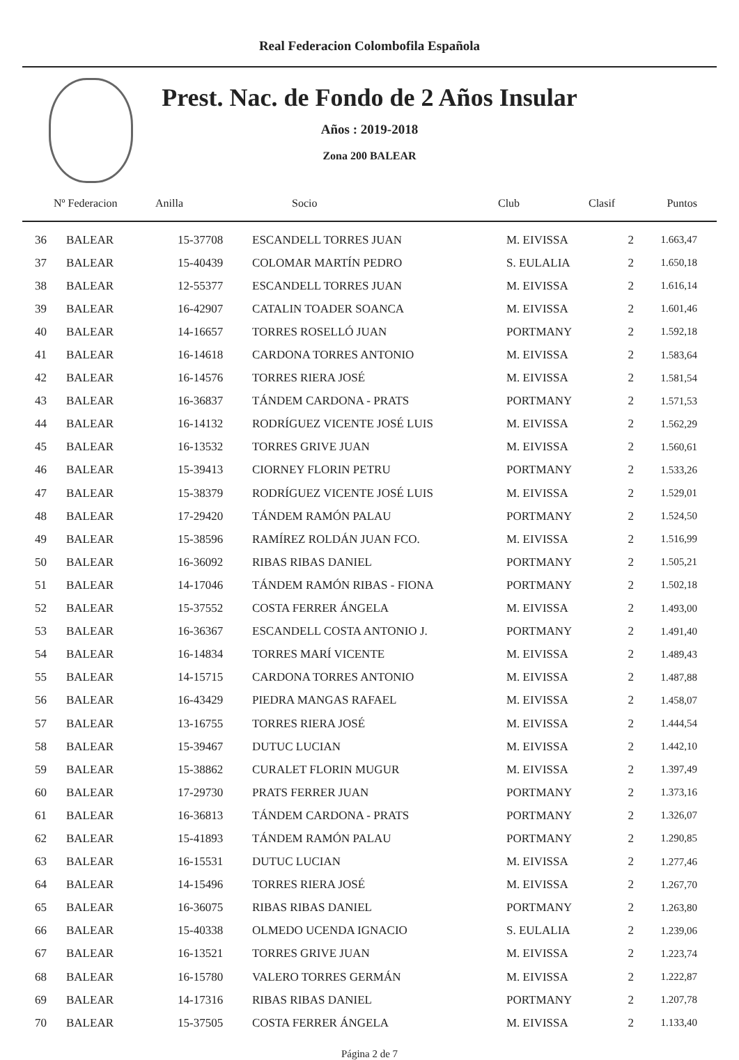Real Federacion Colombofila Española
Prest. Nac. de Fondo de 2 Años Insular
Años : 2019-2018
Zona 200 BALEAR
| Nº Federacion | Anilla | Socio | Club | Clasif | Puntos |
| --- | --- | --- | --- | --- | --- |
| 36 | BALEAR | 15-37708 | ESCANDELL TORRES JUAN | M. EIVISSA | 2 | 1.663,47 |
| 37 | BALEAR | 15-40439 | COLOMAR MARTÍN PEDRO | S. EULALIA | 2 | 1.650,18 |
| 38 | BALEAR | 12-55377 | ESCANDELL TORRES JUAN | M. EIVISSA | 2 | 1.616,14 |
| 39 | BALEAR | 16-42907 | CATALIN TOADER SOANCA | M. EIVISSA | 2 | 1.601,46 |
| 40 | BALEAR | 14-16657 | TORRES ROSELLÓ JUAN | PORTMANY | 2 | 1.592,18 |
| 41 | BALEAR | 16-14618 | CARDONA TORRES ANTONIO | M. EIVISSA | 2 | 1.583,64 |
| 42 | BALEAR | 16-14576 | TORRES RIERA JOSÉ | M. EIVISSA | 2 | 1.581,54 |
| 43 | BALEAR | 16-36837 | TÁNDEM CARDONA - PRATS | PORTMANY | 2 | 1.571,53 |
| 44 | BALEAR | 16-14132 | RODRÍGUEZ VICENTE JOSÉ LUIS | M. EIVISSA | 2 | 1.562,29 |
| 45 | BALEAR | 16-13532 | TORRES GRIVE JUAN | M. EIVISSA | 2 | 1.560,61 |
| 46 | BALEAR | 15-39413 | CIORNEY FLORIN PETRU | PORTMANY | 2 | 1.533,26 |
| 47 | BALEAR | 15-38379 | RODRÍGUEZ VICENTE JOSÉ LUIS | M. EIVISSA | 2 | 1.529,01 |
| 48 | BALEAR | 17-29420 | TÁNDEM RAMÓN PALAU | PORTMANY | 2 | 1.524,50 |
| 49 | BALEAR | 15-38596 | RAMÍREZ ROLDÁN JUAN FCO. | M. EIVISSA | 2 | 1.516,99 |
| 50 | BALEAR | 16-36092 | RIBAS RIBAS DANIEL | PORTMANY | 2 | 1.505,21 |
| 51 | BALEAR | 14-17046 | TÁNDEM RAMÓN RIBAS - FIONA | PORTMANY | 2 | 1.502,18 |
| 52 | BALEAR | 15-37552 | COSTA FERRER ÁNGELA | M. EIVISSA | 2 | 1.493,00 |
| 53 | BALEAR | 16-36367 | ESCANDELL COSTA ANTONIO J. | PORTMANY | 2 | 1.491,40 |
| 54 | BALEAR | 16-14834 | TORRES MARÍ VICENTE | M. EIVISSA | 2 | 1.489,43 |
| 55 | BALEAR | 14-15715 | CARDONA TORRES ANTONIO | M. EIVISSA | 2 | 1.487,88 |
| 56 | BALEAR | 16-43429 | PIEDRA MANGAS RAFAEL | M. EIVISSA | 2 | 1.458,07 |
| 57 | BALEAR | 13-16755 | TORRES RIERA JOSÉ | M. EIVISSA | 2 | 1.444,54 |
| 58 | BALEAR | 15-39467 | DUTUC LUCIAN | M. EIVISSA | 2 | 1.442,10 |
| 59 | BALEAR | 15-38862 | CURALET FLORIN MUGUR | M. EIVISSA | 2 | 1.397,49 |
| 60 | BALEAR | 17-29730 | PRATS FERRER JUAN | PORTMANY | 2 | 1.373,16 |
| 61 | BALEAR | 16-36813 | TÁNDEM CARDONA - PRATS | PORTMANY | 2 | 1.326,07 |
| 62 | BALEAR | 15-41893 | TÁNDEM RAMÓN PALAU | PORTMANY | 2 | 1.290,85 |
| 63 | BALEAR | 16-15531 | DUTUC LUCIAN | M. EIVISSA | 2 | 1.277,46 |
| 64 | BALEAR | 14-15496 | TORRES RIERA JOSÉ | M. EIVISSA | 2 | 1.267,70 |
| 65 | BALEAR | 16-36075 | RIBAS RIBAS DANIEL | PORTMANY | 2 | 1.263,80 |
| 66 | BALEAR | 15-40338 | OLMEDO UCENDA IGNACIO | S. EULALIA | 2 | 1.239,06 |
| 67 | BALEAR | 16-13521 | TORRES GRIVE JUAN | M. EIVISSA | 2 | 1.223,74 |
| 68 | BALEAR | 16-15780 | VALERO TORRES GERMÁN | M. EIVISSA | 2 | 1.222,87 |
| 69 | BALEAR | 14-17316 | RIBAS RIBAS DANIEL | PORTMANY | 2 | 1.207,78 |
| 70 | BALEAR | 15-37505 | COSTA FERRER ÁNGELA | M. EIVISSA | 2 | 1.133,40 |
Página 2 de 7